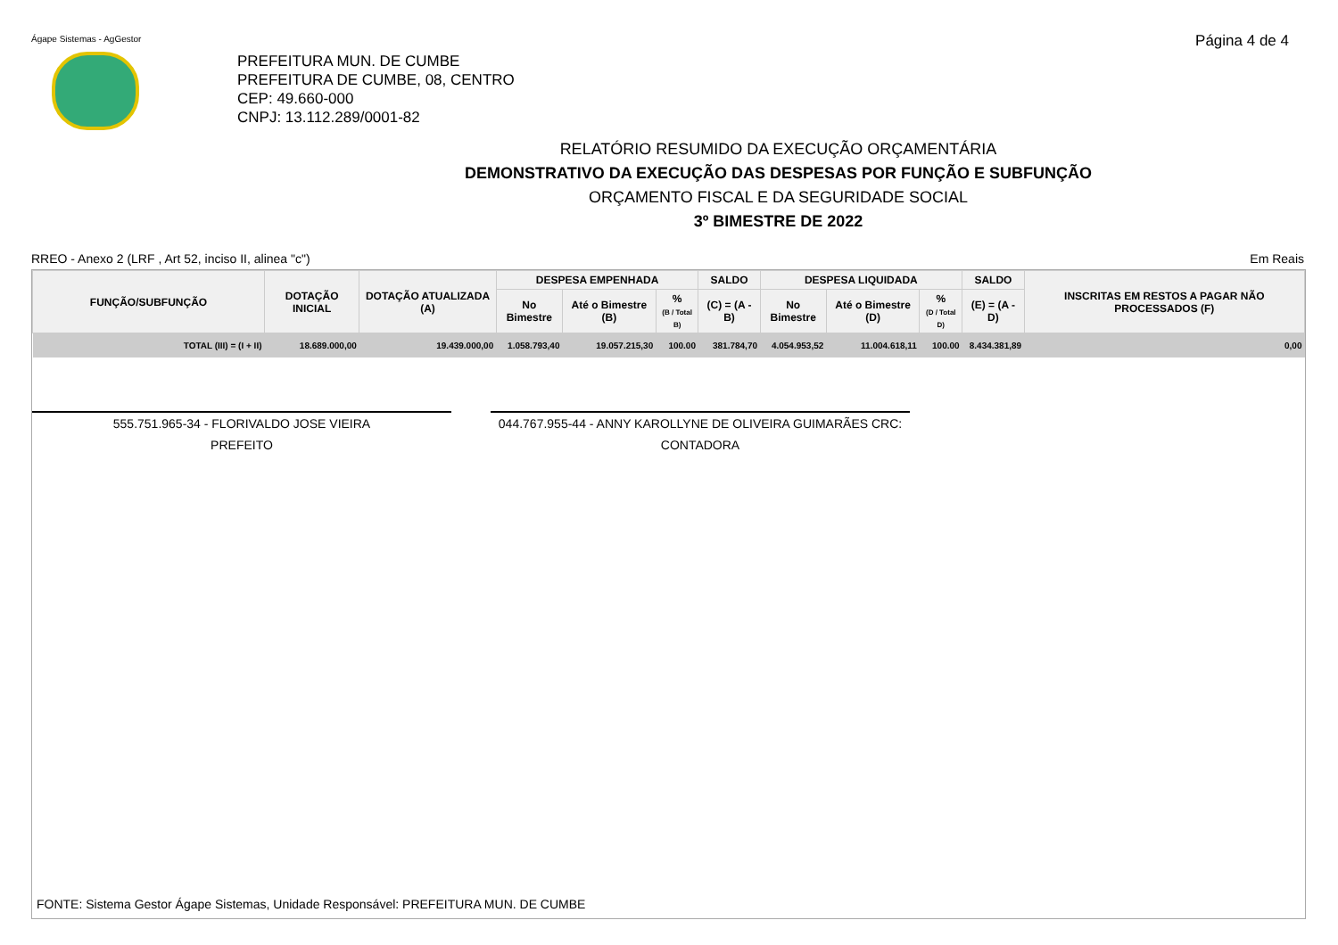Ágape Sistemas - AgGestor Página 4 de 4
PREFEITURA MUN. DE CUMBE
PREFEITURA DE CUMBE, 08, CENTRO
CEP: 49.660-000
CNPJ: 13.112.289/0001-82
RELATÓRIO RESUMIDO DA EXECUÇÃO ORÇAMENTÁRIA
DEMONSTRATIVO DA EXECUÇÃO DAS DESPESAS POR FUNÇÃO E SUBFUNÇÃO
ORÇAMENTO FISCAL E DA SEGURIDADE SOCIAL
3º BIMESTRE DE 2022
RREO - Anexo 2 (LRF , Art 52, inciso II, alinea "c") Em Reais
| FUNÇÃO/SUBFUNÇÃO | DOTAÇÃO INICIAL | DOTAÇÃO ATUALIZADA (A) | DESPESA EMPENHADA | | | SALDO | DESPESA LIQUIDADA | | | SALDO | INSCRITAS EM RESTOS A PAGAR NÃO PROCESSADOS (F) |
| --- | --- | --- | --- | --- | --- | --- | --- | --- | --- | --- | --- |
| | | | No Bimestre | Até o Bimestre (B) | % (B / Total B) | (C) = (A - B) | No Bimestre | Até o Bimestre (D) | % (D / Total D) | (E) = (A - D) | |
| TOTAL (III) = (I + II) | 18.689.000,00 | 19.439.000,00 | 1.058.793,40 | 19.057.215,30 | 100.00 | 381.784,70 | 4.054.953,52 | 11.004.618,11 | 100.00 | 8.434.381,89 | 0,00 |
555.751.965-34 - FLORIVALDO JOSE VIEIRA
PREFEITO
044.767.955-44 - ANNY KAROLLYNE DE OLIVEIRA GUIMARÃES CRC:
CONTADORA
FONTE: Sistema Gestor Ágape Sistemas, Unidade Responsável: PREFEITURA MUN. DE CUMBE